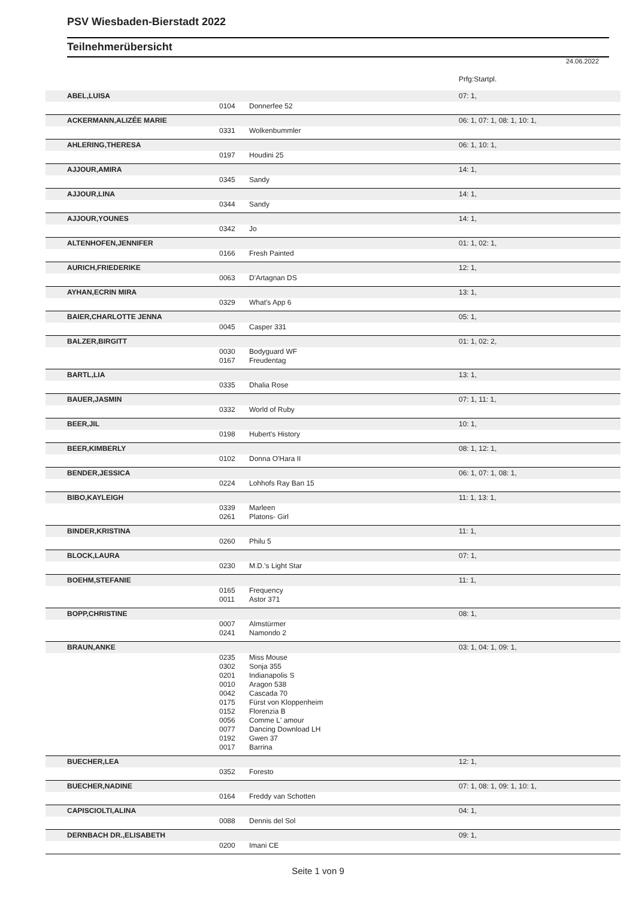PSV Wiesbaden-Bierstadt 2022
Teilnehmerübersicht
24.06.2022
| | | | Prfg:Startpl. |
| ABEL,LUISA | | | 07: 1, |
| | 0104 | Donnerfee 52 | |
| ACKERMANN,ALIZÉE MARIE | | | 06: 1, 07: 1, 08: 1, 10: 1, |
| | 0331 | Wolkenbummler | |
| AHLERING,THERESA | | | 06: 1, 10: 1, |
| | 0197 | Houdini 25 | |
| AJJOUR,AMIRA | | | 14: 1, |
| | 0345 | Sandy | |
| AJJOUR,LINA | | | 14: 1, |
| | 0344 | Sandy | |
| AJJOUR,YOUNES | | | 14: 1, |
| | 0342 | Jo | |
| ALTENHOFEN,JENNIFER | | | 01: 1, 02: 1, |
| | 0166 | Fresh Painted | |
| AURICH,FRIEDERIKE | | | 12: 1, |
| | 0063 | D'Artagnan DS | |
| AYHAN,ECRIN MIRA | | | 13: 1, |
| | 0329 | What's App 6 | |
| BAIER,CHARLOTTE JENNA | | | 05: 1, |
| | 0045 | Casper 331 | |
| BALZER,BIRGITT | | | 01: 1, 02: 2, |
| | 0030 | Bodyguard WF | |
| | 0167 | Freudentag | |
| BARTL,LIA | | | 13: 1, |
| | 0335 | Dhalia Rose | |
| BAUER,JASMIN | | | 07: 1, 11: 1, |
| | 0332 | World of Ruby | |
| BEER,JIL | | | 10: 1, |
| | 0198 | Hubert's History | |
| BEER,KIMBERLY | | | 08: 1, 12: 1, |
| | 0102 | Donna O'Hara II | |
| BENDER,JESSICA | | | 06: 1, 07: 1, 08: 1, |
| | 0224 | Lohhofs Ray Ban 15 | |
| BIBO,KAYLEIGH | | | 11: 1, 13: 1, |
| | 0339 | Marleen | |
| | 0261 | Platons- Girl | |
| BINDER,KRISTINA | | | 11: 1, |
| | 0260 | Philu 5 | |
| BLOCK,LAURA | | | 07: 1, |
| | 0230 | M.D.'s Light Star | |
| BOEHM,STEFANIE | | | 11: 1, |
| | 0165 | Frequency | |
| | 0011 | Astor 371 | |
| BOPP,CHRISTINE | | | 08: 1, |
| | 0007 | Almstürmer | |
| | 0241 | Namondo 2 | |
| BRAUN,ANKE | | | 03: 1, 04: 1, 09: 1, |
| | 0235 | Miss Mouse | |
| | 0302 | Sonja 355 | |
| | 0201 | Indianapolis S | |
| | 0010 | Aragon 538 | |
| | 0042 | Cascada 70 | |
| | 0175 | Fürst von Kloppenheim | |
| | 0152 | Florenzia B | |
| | 0056 | Comme L' amour | |
| | 0077 | Dancing Download LH | |
| | 0192 | Gwen 37 | |
| | 0017 | Barrina | |
| BUECHER,LEA | | | 12: 1, |
| | 0352 | Foresto | |
| BUECHER,NADINE | | | 07: 1, 08: 1, 09: 1, 10: 1, |
| | 0164 | Freddy van Schotten | |
| CAPISCIOLTI,ALINA | | | 04: 1, |
| | 0088 | Dennis del Sol | |
| DERNBACH DR.,ELISABETH | | | 09: 1, |
| | 0200 | Imani CE | |
Seite 1 von 9